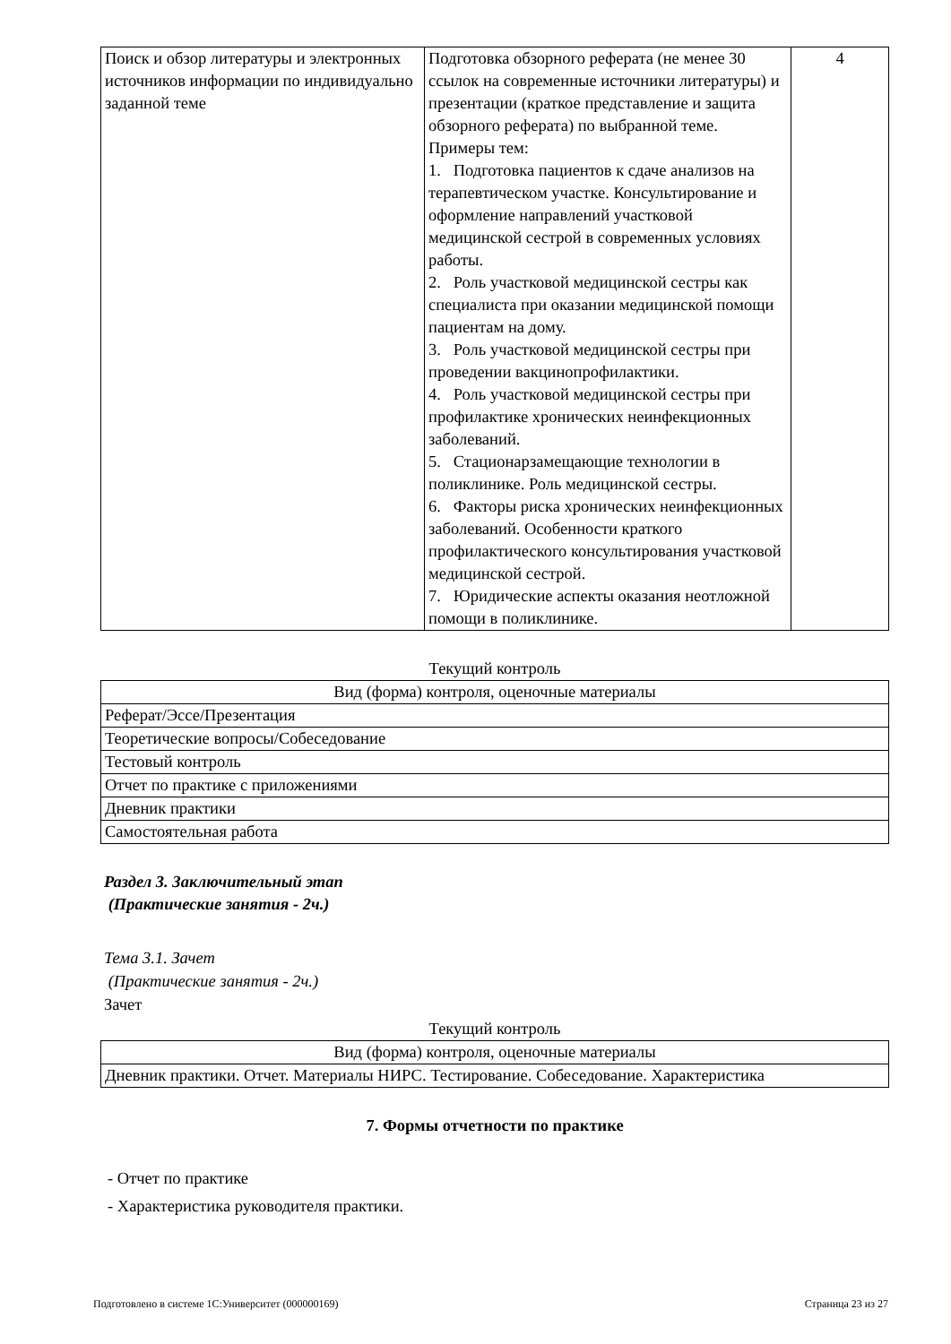| Поиск и обзор литературы и электронных источников информации по индивидуально заданной теме | Подготовка обзорного реферата (не менее 30 ссылок на современные источники литературы) и презентации (краткое представление и защита обзорного реферата) по выбранной теме. Примеры тем: 1. Подготовка пациентов к сдаче анализов на терапевтическом участке. Консультирование и оформление направлений участковой медицинской сестрой в современных условиях работы. 2. Роль участковой медицинской сестры как специалиста при оказании медицинской помощи пациентам на дому. 3. Роль участковой медицинской сестры при проведении вакцинопрофилактики. 4. Роль участковой медицинской сестры при профилактике хронических неинфекционных заболеваний. 5. Стационарзамещающие технологии в поликлинике. Роль медицинской сестры. 6. Факторы риска хронических неинфекционных заболеваний. Особенности краткого профилактического консультирования участковой медицинской сестрой. 7. Юридические аспекты оказания неотложной помощи в поликлинике. | 4 |
Текущий контроль
| Вид (форма) контроля, оценочные материалы |
| Реферат/Эссе/Презентация |
| Теоретические вопросы/Собеседование |
| Тестовый контроль |
| Отчет по практике с приложениями |
| Дневник практики |
| Самостоятельная работа |
Раздел 3. Заключительный этап
(Практические занятия - 2ч.)
Тема 3.1. Зачет
(Практические занятия - 2ч.)
Зачет
Текущий контроль
| Вид (форма) контроля, оценочные материалы |
| Дневник практики. Отчет. Материалы НИРС. Тестирование. Собеседование. Характеристика |
7. Формы отчетности по практике
- Отчет по практике
- Характеристика руководителя практики.
Подготовлено в системе 1С:Университет (000000169) Страница 23 из 27